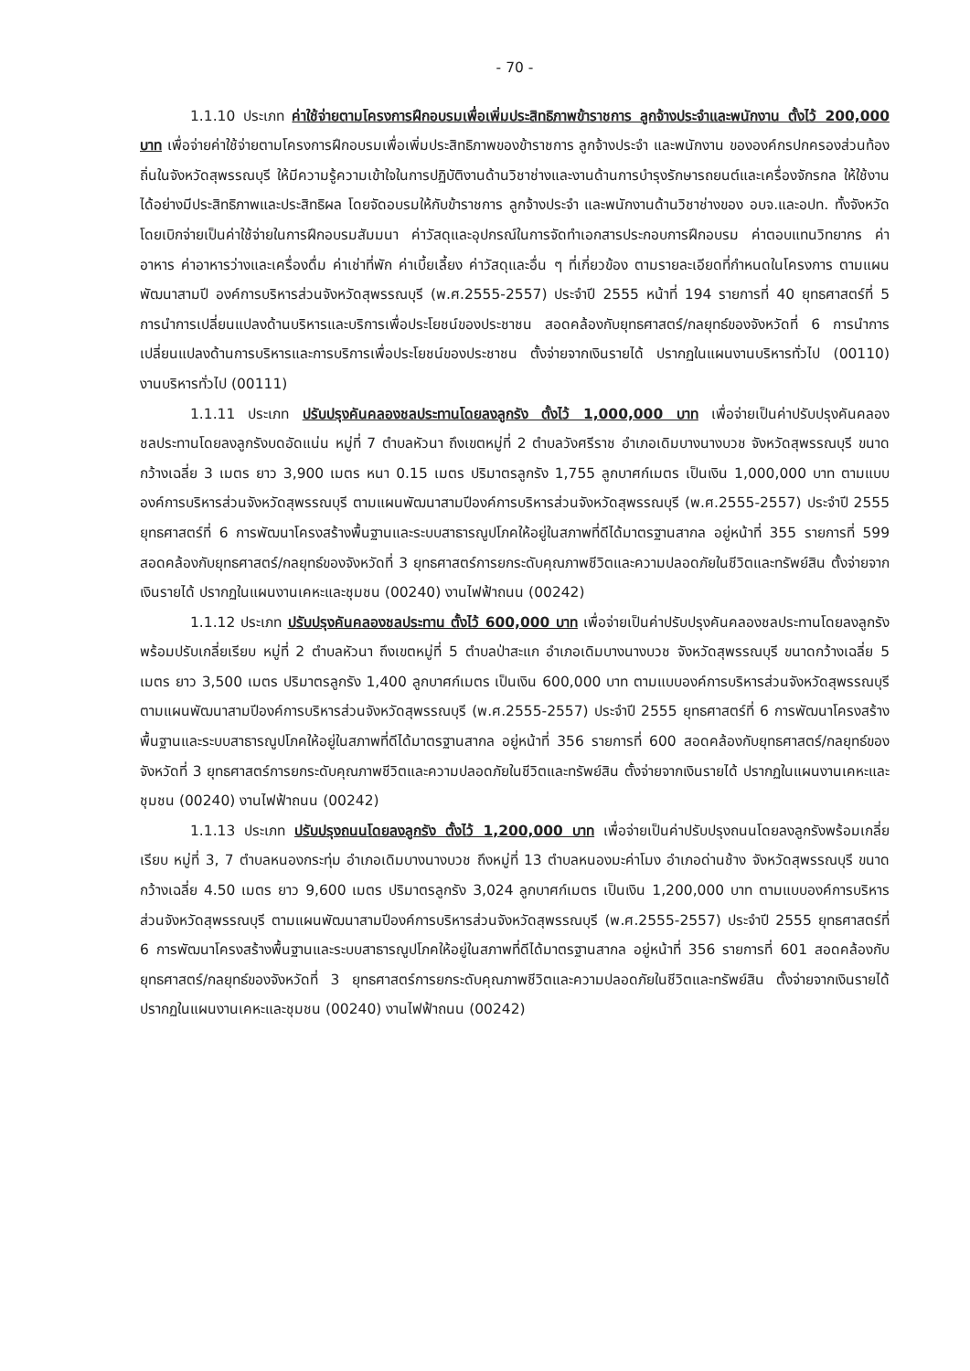- 70 -
1.1.10 ประเภท ค่าใช้จ่ายตามโครงการฝึกอบรมเพื่อเพิ่มประสิทธิภาพข้าราชการ ลูกจ้างประจำและพนักงาน ตั้งไว้ 200,000 บาท เพื่อจ่ายค่าใช้จ่ายตามโครงการฝึกอบรมเพื่อเพิ่มประสิทธิภาพของข้าราชการ ลูกจ้างประจำ และพนักงาน ขององค์กรปกครองส่วนท้องถิ่นในจังหวัดสุพรรณบุรี ให้มีความรู้ความเข้าใจในการปฏิบัติงานด้านวิชาช่างและงานด้านการบำรุงรักษารถยนต์และเครื่องจักรกล ให้ใช้งานได้อย่างมีประสิทธิภาพและประสิทธิผล โดยจัดอบรมให้กับข้าราชการ ลูกจ้างประจำ และพนักงานด้านวิชาช่างของ อบจ.และอปท. ทั้งจังหวัด โดยเบิกจ่ายเป็นค่าใช้จ่ายในการฝึกอบรมสัมมนา ค่าวัสดุและอุปกรณ์ในการจัดทำเอกสารประกอบการฝึกอบรม ค่าตอบแทนวิทยากร ค่าอาหาร ค่าอาหารว่างและเครื่องดื่ม ค่าเช่าที่พัก ค่าเบี้ยเลี้ยง ค่าวัสดุและอื่น ๆ ที่เกี่ยวข้อง ตามรายละเอียดที่กำหนดในโครงการ ตามแผนพัฒนาสามปี องค์การบริหารส่วนจังหวัดสุพรรณบุรี (พ.ศ.2555-2557) ประจำปี 2555 หน้าที่ 194 รายการที่ 40 ยุทธศาสตร์ที่ 5 การนำการเปลี่ยนแปลงด้านบริหารและบริการเพื่อประโยชน์ของประชาชน สอดคล้องกับยุทธศาสตร์/กลยุทธ์ของจังหวัดที่ 6 การนำการเปลี่ยนแปลงด้านการบริหารและการบริการเพื่อประโยชน์ของประชาชน ตั้งจ่ายจากเงินรายได้ ปรากฏในแผนงานบริหารทั่วไป (00110) งานบริหารทั่วไป (00111)
1.1.11 ประเภท ปรับปรุงคันคลองชลประทานโดยลงลูกรัง ตั้งไว้ 1,000,000 บาท เพื่อจ่ายเป็นค่าปรับปรุงคันคลองชลประทานโดยลงลูกรังบดอัดแน่น หมู่ที่ 7 ตำบลหัวนา ถึงเขตหมู่ที่ 2 ตำบลวังศรีราช อำเภอเดิมบางนางบวช จังหวัดสุพรรณบุรี ขนาดกว้างเฉลี่ย 3 เมตร ยาว 3,900 เมตร หนา 0.15 เมตร ปริมาตรลูกรัง 1,755 ลูกบาศก์เมตร เป็นเงิน 1,000,000 บาท ตามแบบองค์การบริหารส่วนจังหวัดสุพรรณบุรี ตามแผนพัฒนาสามปีองค์การบริหารส่วนจังหวัดสุพรรณบุรี (พ.ศ.2555-2557) ประจำปี 2555 ยุทธศาสตร์ที่ 6 การพัฒนาโครงสร้างพื้นฐานและระบบสาธารณูปโภคให้อยู่ในสภาพที่ดีได้มาตรฐานสากล อยู่หน้าที่ 355 รายการที่ 599 สอดคล้องกับยุทธศาสตร์/กลยุทธ์ของจังหวัดที่ 3 ยุทธศาสตร์การยกระดับคุณภาพชีวิตและความปลอดภัยในชีวิตและทรัพย์สิน ตั้งจ่ายจากเงินรายได้ ปรากฏในแผนงานเคหะและชุมชน (00240) งานไฟฟ้าถนน (00242)
1.1.12 ประเภท ปรับปรุงคันคลองชลประทาน ตั้งไว้ 600,000 บาท เพื่อจ่ายเป็นค่าปรับปรุงคันคลองชลประทานโดยลงลูกรังพร้อมปรับเกลี่ยเรียบ หมู่ที่ 2 ตำบลหัวนา ถึงเขตหมู่ที่ 5 ตำบลป่าสะแก อำเภอเดิมบางนางบวช จังหวัดสุพรรณบุรี ขนาดกว้างเฉลี่ย 5 เมตร ยาว 3,500 เมตร ปริมาตรลูกรัง 1,400 ลูกบาศก์เมตร เป็นเงิน 600,000 บาท ตามแบบองค์การบริหารส่วนจังหวัดสุพรรณบุรี ตามแผนพัฒนาสามปีองค์การบริหารส่วนจังหวัดสุพรรณบุรี (พ.ศ.2555-2557) ประจำปี 2555 ยุทธศาสตร์ที่ 6 การพัฒนาโครงสร้างพื้นฐานและระบบสาธารณูปโภคให้อยู่ในสภาพที่ดีได้มาตรฐานสากล อยู่หน้าที่ 356 รายการที่ 600 สอดคล้องกับยุทธศาสตร์/กลยุทธ์ของจังหวัดที่ 3 ยุทธศาสตร์การยกระดับคุณภาพชีวิตและความปลอดภัยในชีวิตและทรัพย์สิน ตั้งจ่ายจากเงินรายได้ ปรากฏในแผนงานเคหะและชุมชน (00240) งานไฟฟ้าถนน (00242)
1.1.13 ประเภท ปรับปรุงถนนโดยลงลูกรัง ตั้งไว้ 1,200,000 บาท เพื่อจ่ายเป็นค่าปรับปรุงถนนโดยลงลูกรังพร้อมเกลี่ยเรียบ หมู่ที่ 3, 7 ตำบลหนองกระทุ่ม อำเภอเดิมบางนางบวช ถึงหมู่ที่ 13 ตำบลหนองมะค่าโมง อำเภอด่านช้าง จังหวัดสุพรรณบุรี ขนาดกว้างเฉลี่ย 4.50 เมตร ยาว 9,600 เมตร ปริมาตรลูกรัง 3,024 ลูกบาศก์เมตร เป็นเงิน 1,200,000 บาท ตามแบบองค์การบริหารส่วนจังหวัดสุพรรณบุรี ตามแผนพัฒนาสามปีองค์การบริหารส่วนจังหวัดสุพรรณบุรี (พ.ศ.2555-2557) ประจำปี 2555 ยุทธศาสตร์ที่ 6 การพัฒนาโครงสร้างพื้นฐานและระบบสาธารณูปโภคให้อยู่ในสภาพที่ดีได้มาตรฐานสากล อยู่หน้าที่ 356 รายการที่ 601 สอดคล้องกับยุทธศาสตร์/กลยุทธ์ของจังหวัดที่ 3 ยุทธศาสตร์การยกระดับคุณภาพชีวิตและความปลอดภัยในชีวิตและทรัพย์สิน ตั้งจ่ายจากเงินรายได้ ปรากฏในแผนงานเคหะและชุมชน (00240) งานไฟฟ้าถนน (00242)